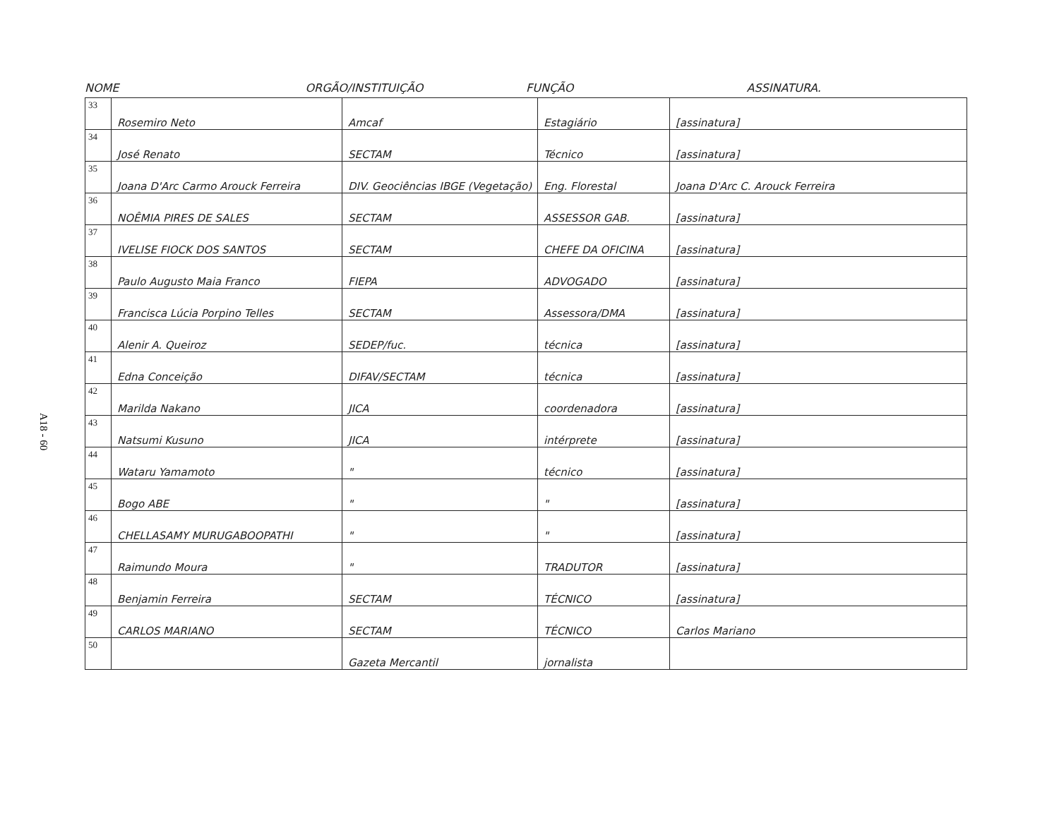A18 - 60
NOME ORGÃO/INSTITUIÇÃO FUNÇÃO ASSINATURA.
| 33 | Rosemiro Neto | Amcaf | Estagiário | [assinatura] |
| 34 | José Renato | SECTAM | Técnico | [assinatura] |
| 35 | Joana D'Arc Carmo Arouck Ferreira | DIV. Geociências IBGE (Vegetação) | Eng. Florestal | Joana D'Arc C. Arouck Ferreira |
| 36 | NOÊMIA PIRES DE SALES | SECTAM | ASSESSOR GAB. | [assinatura] |
| 37 | IVELISE FIOCK DOS SANTOS | SECTAM | CHEFE DA OFICINA | [assinatura] |
| 38 | Paulo Augusto Maia Franco | FIEPA | ADVOGADO | [assinatura] |
| 39 | Francisca Lúcia Porpino Telles | SECTAM | Assessora/DMA | [assinatura] |
| 40 | Alenir A. Queiroz | SEDEP/fuc. | técnica | [assinatura] |
| 41 | Edna Conceição | DIFAV/SECTAM | técnica | [assinatura] |
| 42 | Marilda Nakano | JICA | coordenadora | [assinatura] |
| 43 | Natsumi Kusuno | JICA | intérprete | [assinatura] |
| 44 | Wataru Yamamoto | " | técnico | [assinatura] |
| 45 | Bogo ABE | " | " | [assinatura] |
| 46 | CHELLASAMY MURUGABOOPATHI | " | " | [assinatura] |
| 47 | Raimundo Moura | " | TRADUTOR | [assinatura] |
| 48 | Benjamin Ferreira | SECTAM | TÉCNICO | [assinatura] |
| 49 | CARLOS MARIANO | SECTAM | TÉCNICO | Carlos Mariano |
| 50 | | Gazeta Mercantil | jornalista | |